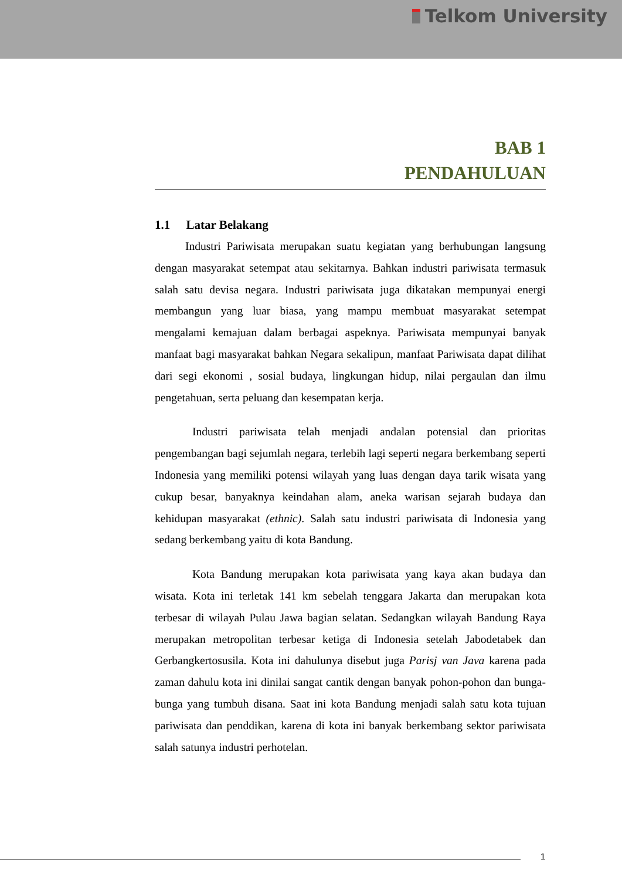Telkom University
BAB 1
PENDAHULUAN
1.1 Latar Belakang
Industri Pariwisata merupakan suatu kegiatan yang berhubungan langsung dengan masyarakat setempat atau sekitarnya. Bahkan industri pariwisata termasuk salah satu devisa negara. Industri pariwisata juga dikatakan mempunyai energi membangun yang luar biasa, yang mampu membuat masyarakat setempat mengalami kemajuan dalam berbagai aspeknya. Pariwisata mempunyai banyak manfaat bagi masyarakat bahkan Negara sekalipun, manfaat Pariwisata dapat dilihat dari segi ekonomi , sosial budaya, lingkungan hidup, nilai pergaulan dan ilmu pengetahuan, serta peluang dan kesempatan kerja.
Industri pariwisata telah menjadi andalan potensial dan prioritas pengembangan bagi sejumlah negara, terlebih lagi seperti negara berkembang seperti Indonesia yang memiliki potensi wilayah yang luas dengan daya tarik wisata yang cukup besar, banyaknya keindahan alam, aneka warisan sejarah budaya dan kehidupan masyarakat (ethnic). Salah satu industri pariwisata di Indonesia yang sedang berkembang yaitu di kota Bandung.
Kota Bandung merupakan kota pariwisata yang kaya akan budaya dan wisata. Kota ini terletak 141 km sebelah tenggara Jakarta dan merupakan kota terbesar di wilayah Pulau Jawa bagian selatan. Sedangkan wilayah Bandung Raya merupakan metropolitan terbesar ketiga di Indonesia setelah Jabodetabek dan Gerbangkertosusila. Kota ini dahulunya disebut juga Parisj van Java karena pada zaman dahulu kota ini dinilai sangat cantik dengan banyak pohon-pohon dan bunga-bunga yang tumbuh disana. Saat ini kota Bandung menjadi salah satu kota tujuan pariwisata dan penddikan, karena di kota ini banyak berkembang sektor pariwisata salah satunya industri perhotelan.
1